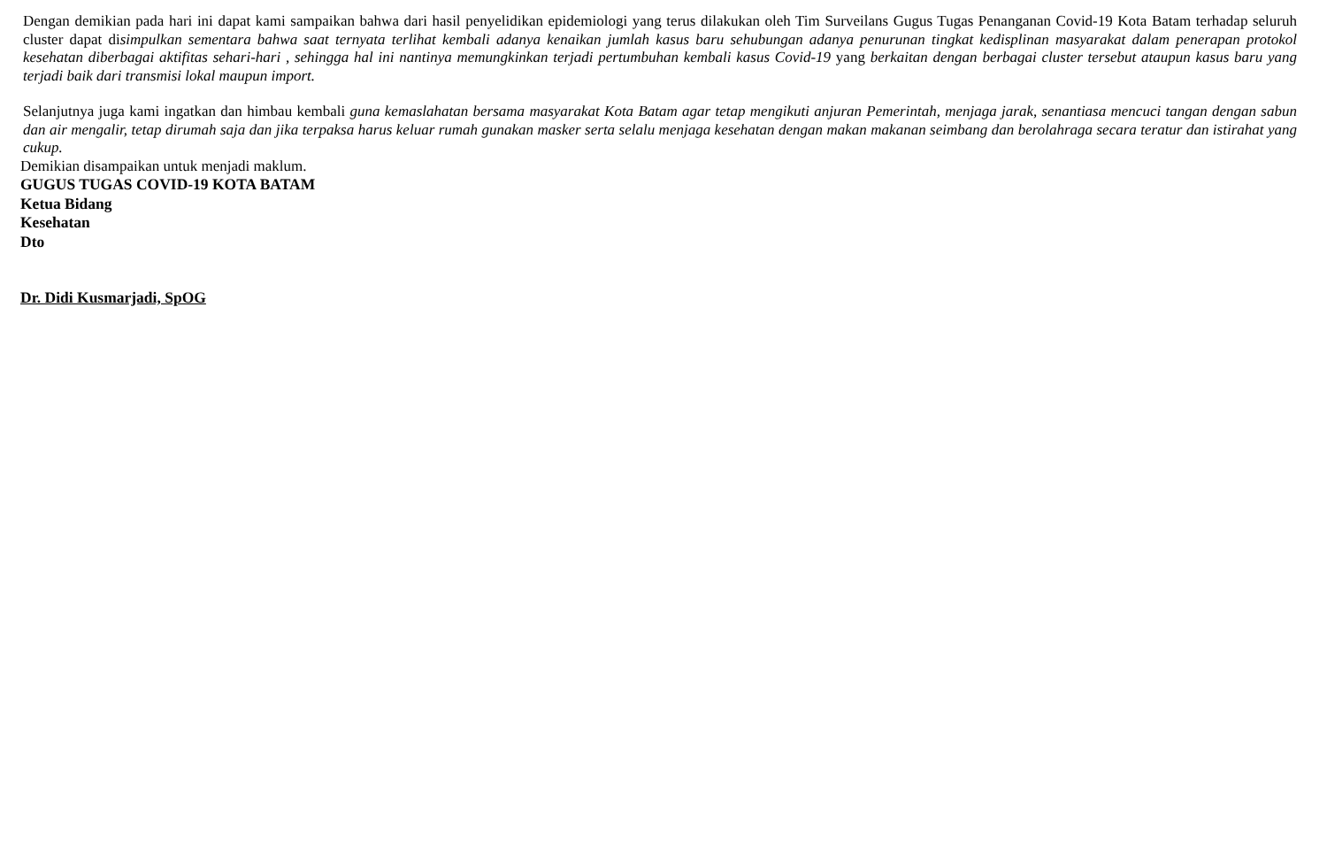Dengan demikian pada hari ini dapat kami sampaikan bahwa dari hasil penyelidikan epidemiologi yang terus dilakukan oleh Tim Surveilans Gugus Tugas Penanganan Covid-19 Kota Batam terhadap seluruh cluster dapat disimpulkan sementara bahwa saat ternyata terlihat kembali adanya kenaikan jumlah kasus baru sehubungan adanya penurunan tingkat kedisplinan masyarakat dalam penerapan protokol kesehatan diberbagai aktifitas sehari-hari , sehingga hal ini nantinya memungkinkan terjadi pertumbuhan kembali kasus Covid-19 yang berkaitan dengan berbagai cluster tersebut ataupun kasus baru yang terjadi baik dari transmisi lokal maupun import.
Selanjutnya juga kami ingatkan dan himbau kembali guna kemaslahatan bersama masyarakat Kota Batam agar tetap mengikuti anjuran Pemerintah, menjaga jarak, senantiasa mencuci tangan dengan sabun dan air mengalir, tetap dirumah saja dan jika terpaksa harus keluar rumah gunakan masker serta selalu menjaga kesehatan dengan makan makanan seimbang dan berolahraga secara teratur dan istirahat yang cukup.
Demikian disampaikan untuk menjadi maklum.
GUGUS TUGAS COVID-19 KOTA BATAM
Ketua Bidang
Kesehatan
Dto
Dr. Didi Kusmarjadi, SpOG